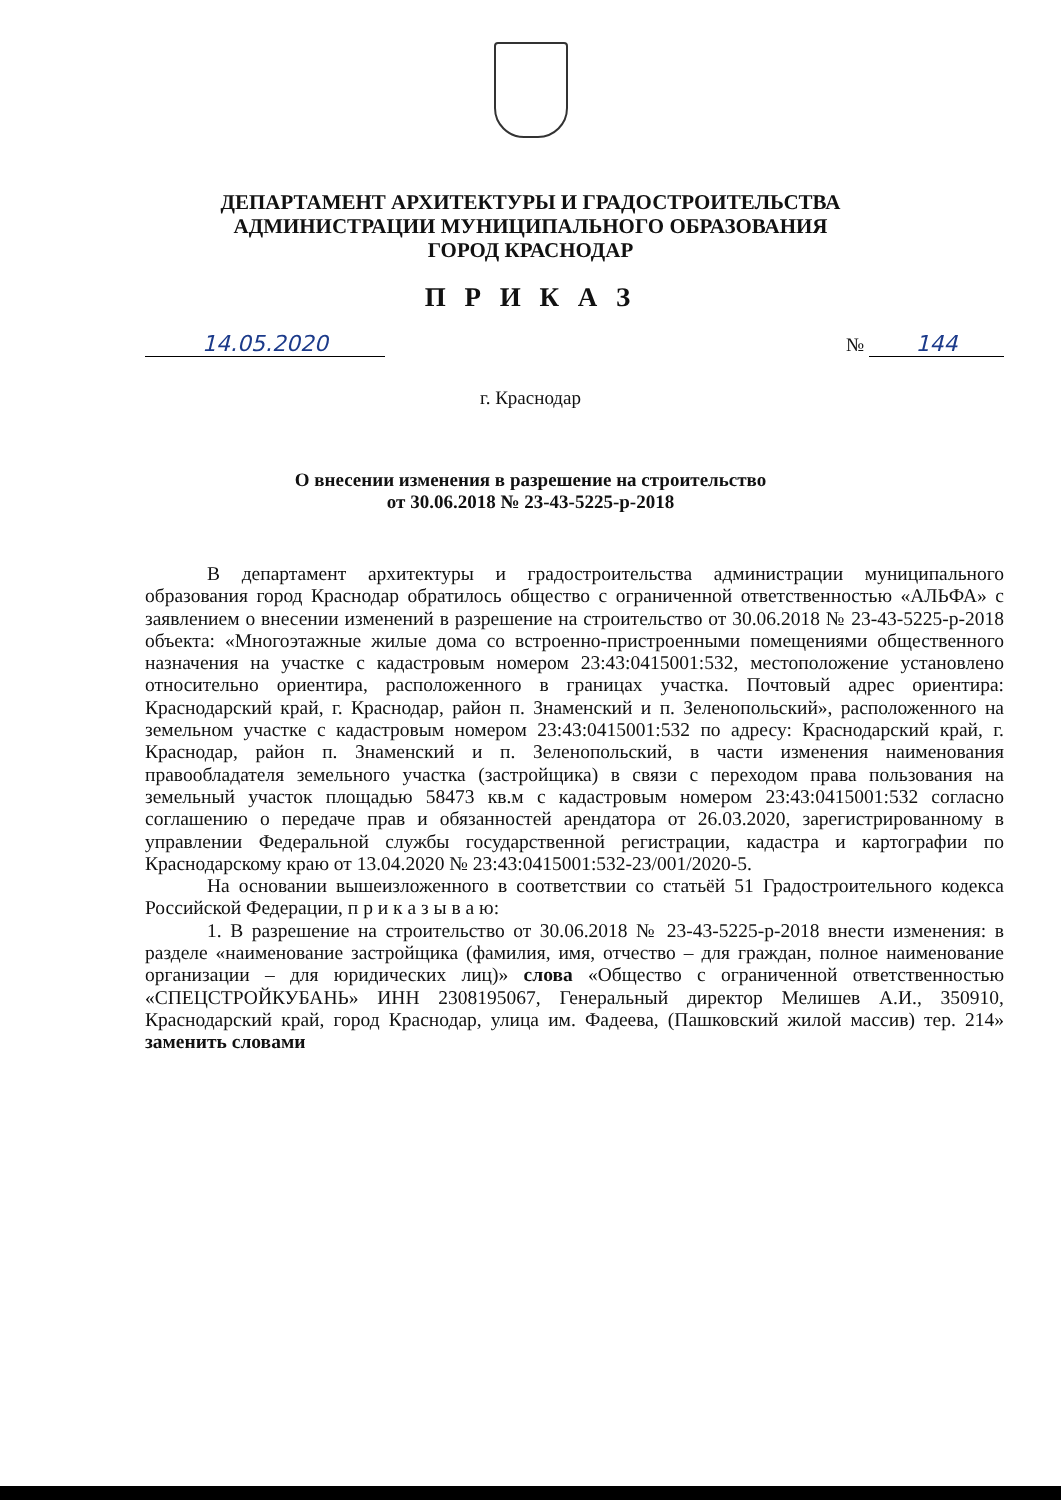ДЕПАРТАМЕНТ АРХИТЕКТУРЫ И ГРАДОСТРОИТЕЛЬСТВА
АДМИНИСТРАЦИИ МУНИЦИПАЛЬНОГО ОБРАЗОВАНИЯ
ГОРОД КРАСНОДАР
П Р И К А З
14.05.2020 № 144
г. Краснодар
О внесении изменения в разрешение на строительство
от 30.06.2018 № 23-43-5225-р-2018
В департамент архитектуры и градостроительства администрации муниципального образования город Краснодар обратилось общество с ограниченной ответственностью «АЛЬФА» с заявлением о внесении изменений в разрешение на строительство от 30.06.2018 № 23-43-5225-р-2018 объекта: «Многоэтажные жилые дома со встроенно-пристроенными помещениями общественного назначения на участке с кадастровым номером 23:43:0415001:532, местоположение установлено относительно ориентира, расположенного в границах участка. Почтовый адрес ориентира: Краснодарский край, г. Краснодар, район п. Знаменский и п. Зеленопольский», расположенного на земельном участке с кадастровым номером 23:43:0415001:532 по адресу: Краснодарский край, г. Краснодар, район п. Знаменский и п. Зеленопольский, в части изменения наименования правообладателя земельного участка (застройщика) в связи с переходом права пользования на земельный участок площадью 58473 кв.м с кадастровым номером 23:43:0415001:532 согласно соглашению о передаче прав и обязанностей арендатора от 26.03.2020, зарегистрированному в управлении Федеральной службы государственной регистрации, кадастра и картографии по Краснодарскому краю от 13.04.2020 № 23:43:0415001:532-23/001/2020-5.
На основании вышеизложенного в соответствии со статьёй 51 Градостроительного кодекса Российской Федерации, п р и к а з ы в а ю:
1. В разрешение на строительство от 30.06.2018 № 23-43-5225-р-2018 внести изменения: в разделе «наименование застройщика (фамилия, имя, отчество – для граждан, полное наименование организации – для юридических лиц)» слова «Общество с ограниченной ответственностью «СПЕЦСТРОЙКУБАНЬ» ИНН 2308195067, Генеральный директор Мелишев А.И., 350910, Краснодарский край, город Краснодар, улица им. Фадеева, (Пашковский жилой массив) тер. 214» заменить словами